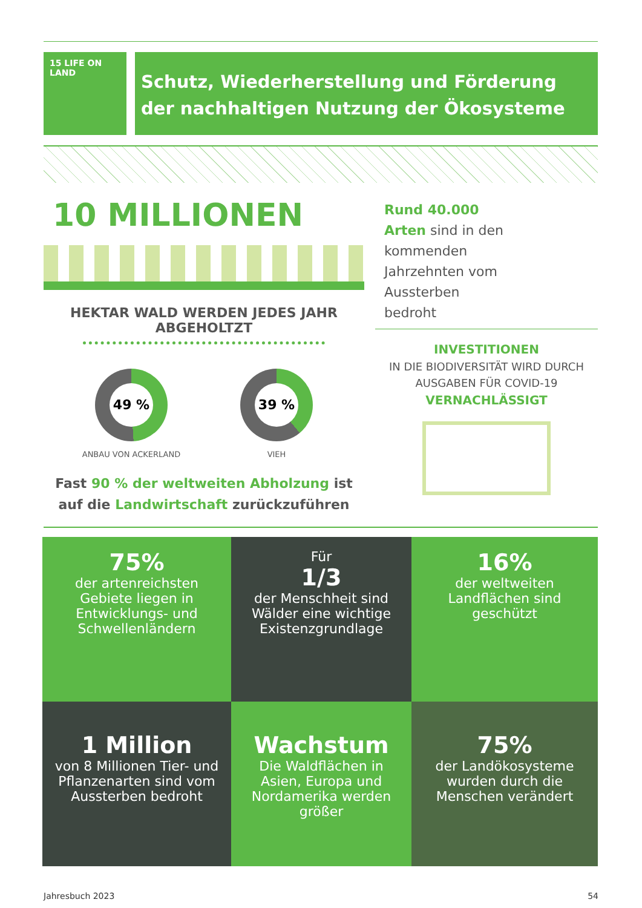15 LIFE ON LAND
Schutz, Wiederherstellung und Förderung der nachhaltigen Nutzung der Ökosysteme
10 MILLIONEN
HEKTAR WALD WERDEN JEDES JAHR
ABGEHOLTZT
49 %
ANBAU VON ACKERLAND
39 %
VIEH
Fast 90 % der weltweiten Abholzung ist auf die Landwirtschaft zurückzuführen
Rund 40.000 Arten sind in den kommenden Jahrzehnten vom Aussterben bedroht
INVESTITIONEN
IN DIE BIODIVERSITÄT WIRD DURCH AUSGABEN FÜR COVID-19
VERNACHLÄSSIGT
75%
der artenreichsten Gebiete liegen in Entwicklungs- und Schwellenländern
Für
1/3
der Menschheit sind Wälder eine wichtige Existenzgrundlage
16%
der weltweiten Landflächen sind geschützt
1 Million
von 8 Millionen Tier- und Pflanzenarten sind vom Aussterben bedroht
Wachstum
Die Waldflächen in Asien, Europa und Nordamerika werden größer
75%
der Landökosysteme wurden durch die Menschen verändert
Jahresbuch 2023 54